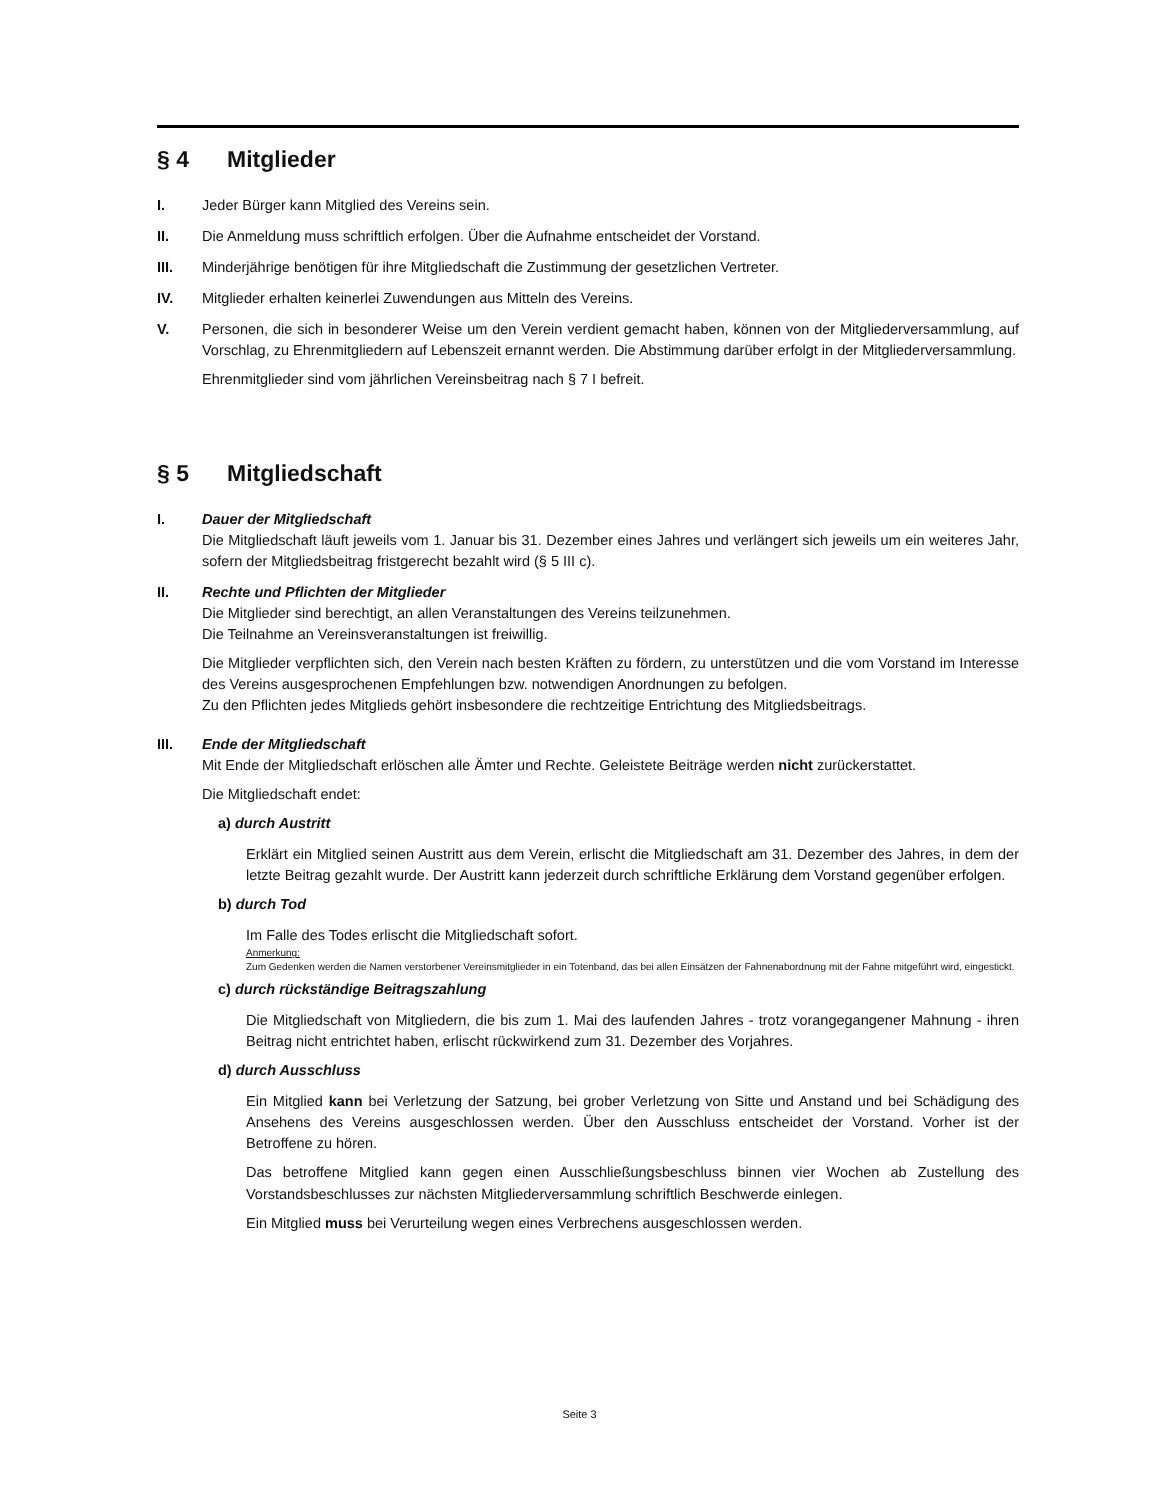§ 4 Mitglieder
I. Jeder Bürger kann Mitglied des Vereins sein.
II. Die Anmeldung muss schriftlich erfolgen. Über die Aufnahme entscheidet der Vorstand.
III. Minderjährige benötigen für ihre Mitgliedschaft die Zustimmung der gesetzlichen Vertreter.
IV. Mitglieder erhalten keinerlei Zuwendungen aus Mitteln des Vereins.
V. Personen, die sich in besonderer Weise um den Verein verdient gemacht haben, können von der Mitgliederversammlung, auf Vorschlag, zu Ehrenmitgliedern auf Lebenszeit ernannt werden. Die Abstimmung darüber erfolgt in der Mitgliederversammlung.
Ehrenmitglieder sind vom jährlichen Vereinsbeitrag nach § 7 I befreit.
§ 5 Mitgliedschaft
I. Dauer der Mitgliedschaft
Die Mitgliedschaft läuft jeweils vom 1. Januar bis 31. Dezember eines Jahres und verlängert sich jeweils um ein weiteres Jahr, sofern der Mitgliedsbeitrag fristgerecht bezahlt wird (§ 5 III c).
II. Rechte und Pflichten der Mitglieder
Die Mitglieder sind berechtigt, an allen Veranstaltungen des Vereins teilzunehmen.
Die Teilnahme an Vereinsveranstaltungen ist freiwillig.
Die Mitglieder verpflichten sich, den Verein nach besten Kräften zu fördern, zu unterstützen und die vom Vorstand im Interesse des Vereins ausgesprochenen Empfehlungen bzw. notwendigen Anordnungen zu befolgen.
Zu den Pflichten jedes Mitglieds gehört insbesondere die rechtzeitige Entrichtung des Mitgliedsbeitrags.
III. Ende der Mitgliedschaft
Mit Ende der Mitgliedschaft erlöschen alle Ämter und Rechte. Geleistete Beiträge werden nicht zurückerstattet.
Die Mitgliedschaft endet:
a) durch Austritt
Erklärt ein Mitglied seinen Austritt aus dem Verein, erlischt die Mitgliedschaft am 31. Dezember des Jahres, in dem der letzte Beitrag gezahlt wurde. Der Austritt kann jederzeit durch schriftliche Erklärung dem Vorstand gegenüber erfolgen.
b) durch Tod
Im Falle des Todes erlischt die Mitgliedschaft sofort.
Anmerkung:
Zum Gedenken werden die Namen verstorbener Vereinsmitglieder in ein Totenband, das bei allen Einsätzen der Fahnenabordnung mit der Fahne mitgeführt wird, eingestickt.
c) durch rückständige Beitragszahlung
Die Mitgliedschaft von Mitgliedern, die bis zum 1. Mai des laufenden Jahres - trotz vorangegangener Mahnung - ihren Beitrag nicht entrichtet haben, erlischt rückwirkend zum 31. Dezember des Vorjahres.
d) durch Ausschluss
Ein Mitglied kann bei Verletzung der Satzung, bei grober Verletzung von Sitte und Anstand und bei Schädigung des Ansehens des Vereins ausgeschlossen werden. Über den Ausschluss entscheidet der Vorstand. Vorher ist der Betroffene zu hören.
Das betroffene Mitglied kann gegen einen Ausschließungsbeschluss binnen vier Wochen ab Zustellung des Vorstandsbeschlusses zur nächsten Mitgliederversammlung schriftlich Beschwerde einlegen.
Ein Mitglied muss bei Verurteilung wegen eines Verbrechens ausgeschlossen werden.
Seite 3